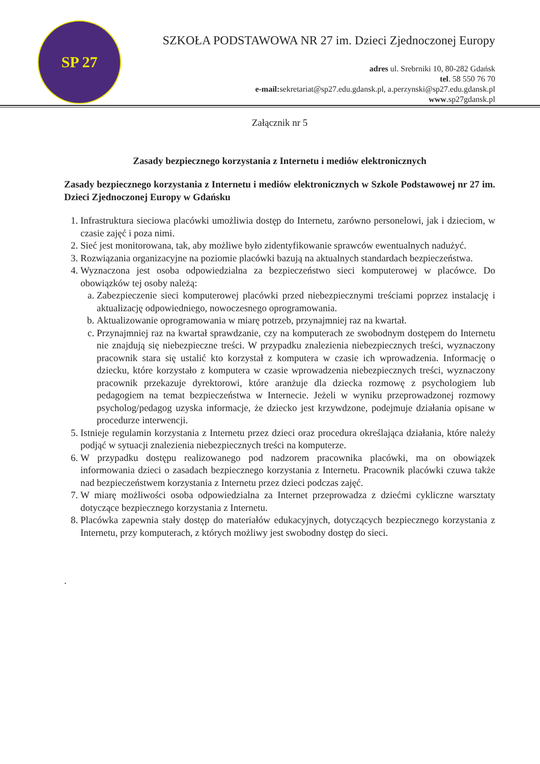SP 27
SZKOŁA PODSTAWOWA NR 27 im. Dzieci Zjednoczonej Europy
adres ul. Srebrniki 10, 80-282 Gdańsk
tel. 58 550 76 70
e-mail: sekretariat@sp27.edu.gdansk.pl, a.perzynski@sp27.edu.gdansk.pl
www.sp27gdansk.pl
Załącznik nr 5
Zasady bezpiecznego korzystania z Internetu i mediów elektronicznych
Zasady bezpiecznego korzystania z Internetu i mediów elektronicznych w Szkole Podstawowej nr 27 im. Dzieci Zjednoczonej Europy w Gdańsku
1. Infrastruktura sieciowa placówki umożliwia dostęp do Internetu, zarówno personelowi, jak i dzieciom, w czasie zajęć i poza nimi.
2. Sieć jest monitorowana, tak, aby możliwe było zidentyfikowanie sprawców ewentualnych nadużyć.
3. Rozwiązania organizacyjne na poziomie placówki bazują na aktualnych standardach bezpieczeństwa.
4. Wyznaczona jest osoba odpowiedzialna za bezpieczeństwo sieci komputerowej w placówce. Do obowiązków tej osoby należą:
a. Zabezpieczenie sieci komputerowej placówki przed niebezpiecznymi treściami poprzez instalację i aktualizację odpowiedniego, nowoczesnego oprogramowania.
b. Aktualizowanie oprogramowania w miarę potrzeb, przynajmniej raz na kwartał.
c. Przynajmniej raz na kwartał sprawdzanie, czy na komputerach ze swobodnym dostępem do Internetu nie znajdują się niebezpieczne treści. W przypadku znalezienia niebezpiecznych treści, wyznaczony pracownik stara się ustalić kto korzystał z komputera w czasie ich wprowadzenia. Informację o dziecku, które korzystało z komputera w czasie wprowadzenia niebezpiecznych treści, wyznaczony pracownik przekazuje dyrektorowi, które aranżuje dla dziecka rozmowę z psychologiem lub pedagogiem na temat bezpieczeństwa w Internecie. Jeżeli w wyniku przeprowadzonej rozmowy psycholog/pedagog uzyska informacje, że dziecko jest krzywdzone, podejmuje działania opisane w procedurze interwencji.
5. Istnieje regulamin korzystania z Internetu przez dzieci oraz procedura określająca działania, które należy podjąć w sytuacji znalezienia niebezpiecznych treści na komputerze.
6. W przypadku dostępu realizowanego pod nadzorem pracownika placówki, ma on obowiązek informowania dzieci o zasadach bezpiecznego korzystania z Internetu. Pracownik placówki czuwa także nad bezpieczeństwem korzystania z Internetu przez dzieci podczas zajęć.
7. W miarę możliwości osoba odpowiedzialna za Internet przeprowadza z dziećmi cykliczne warsztaty dotyczące bezpiecznego korzystania z Internetu.
8. Placówka zapewnia stały dostęp do materiałów edukacyjnych, dotyczących bezpiecznego korzystania z Internetu, przy komputerach, z których możliwy jest swobodny dostęp do sieci.
.